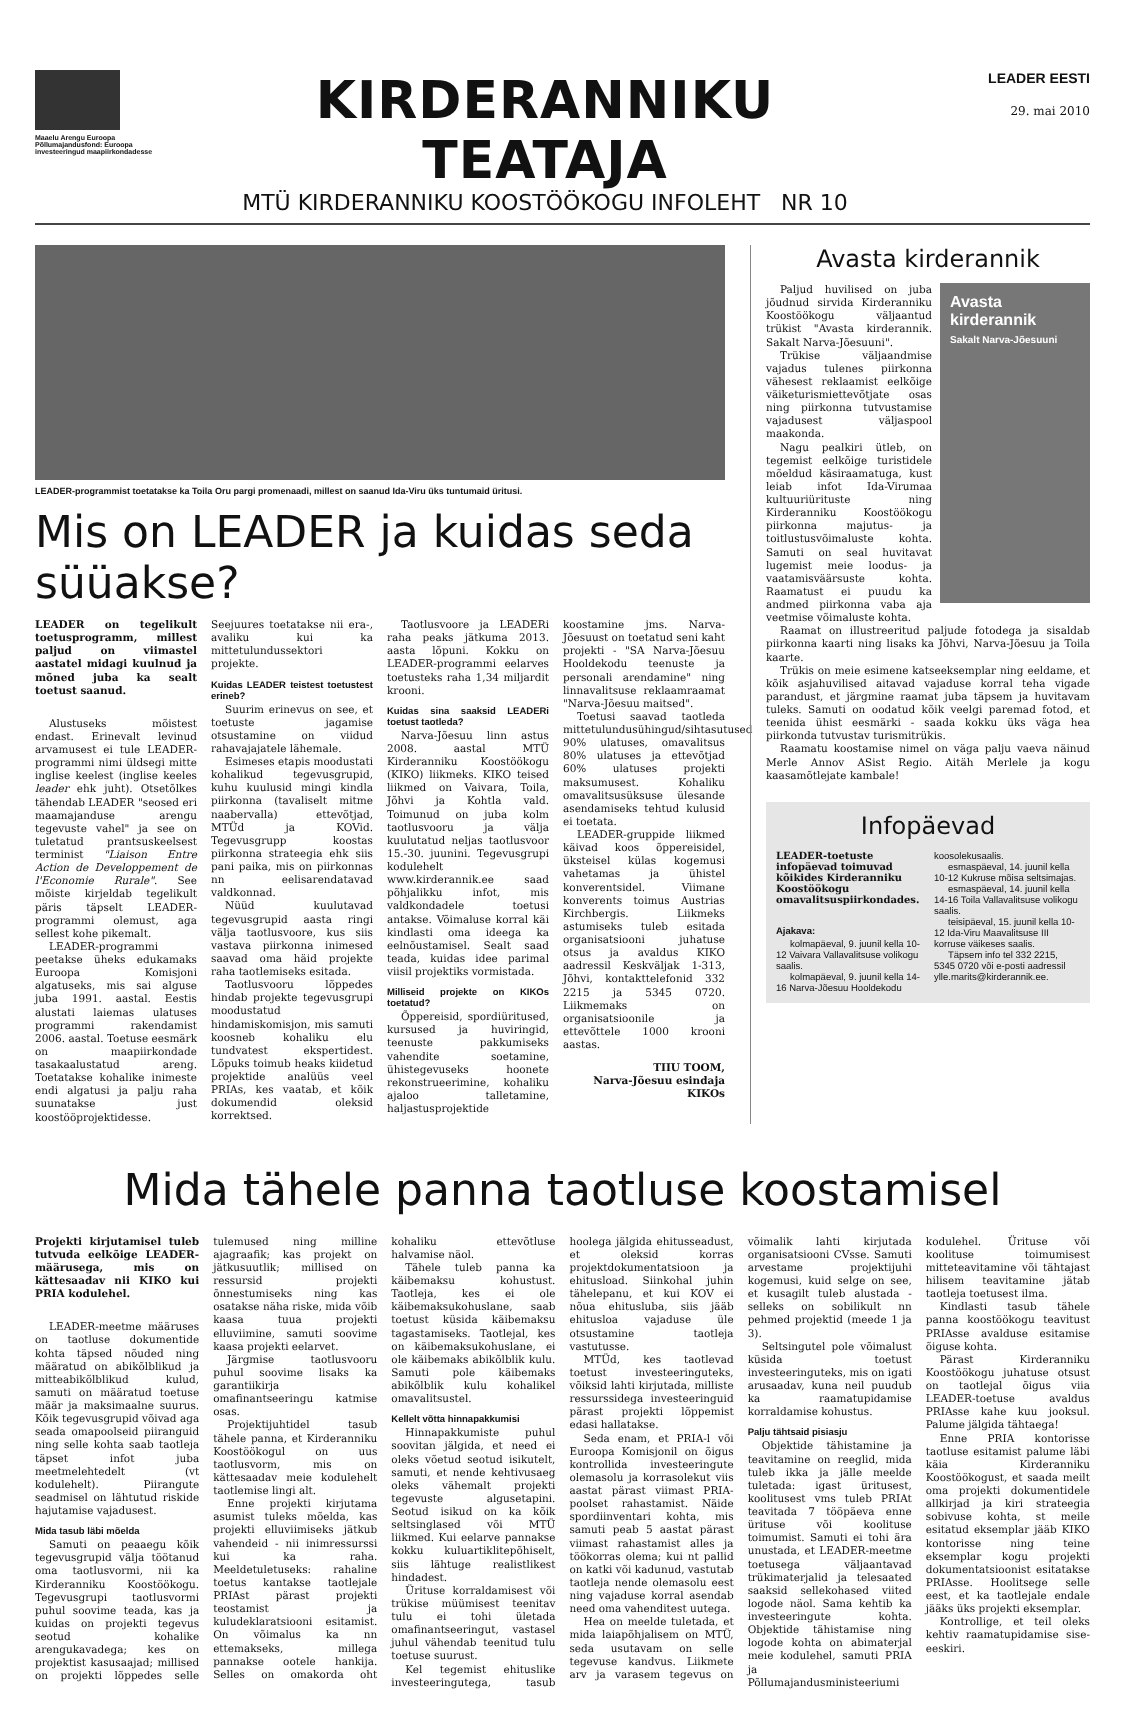Maaelu Arengu Euroopa Põllumajandusfond: Euroopa investeeringud maapiirkondadesse
KIRDERANNIKU TEATAJA
MTÜ KIRDERANNIKU KOOSTÖÖKOGU INFOLEHT NR 10
LEADER EESTI
29. mai 2010
LEADER-programmist toetatakse ka Toila Oru pargi promenaadi, millest on saanud Ida-Viru üks tuntumaid üritusi.
Mis on LEADER ja kuidas seda süüakse?
LEADER on tegelikult toetusprogramm, millest paljud on viimastel aastatel midagi kuulnud ja mõned juba ka sealt toetust saanud.
Alustuseks mõistest endast. Erinevalt levinud arvamusest ei tule LEADER-programmi nimi üldsegi mitte inglise keelest (inglise keeles leader ehk juht). Otsetõlkes tähendab LEADER "seosed eri maamajanduse arengu tegevuste vahel" ja see on tuletatud prantsuskeelsest terminist "Liaison Entre Action de Developpement de l'Economie Rurale". See mõiste kirjeldab tegelikult päris täpselt LEADER-programmi olemust, aga sellest kohe pikemalt.
LEADER-programmi peetakse üheks edukamaks Euroopa Komisjoni algatuseks, mis sai alguse juba 1991. aastal. Eestis alustati laiemas ulatuses programmi rakendamist 2006. aastal. Toetuse eesmärk on maapiirkondade tasakaalustatud areng. Toetatakse kohalike inimeste endi algatusi ja palju raha suunatakse just koostööprojektidesse. Seejuures toetatakse nii era-, avaliku kui ka mittetulundussektori projekte.
Kuidas LEADER teistest toetustest erineb?
Suurim erinevus on see, et toetuste jagamise otsustamine on viidud rahavajajatele lähemale.
Esimeses etapis moodustati kohalikud tegevusgrupid, kuhu kuulusid mingi kindla piirkonna (tavaliselt mitme naabervalla) ettevõtjad, MTÜd ja KOVid. Tegevusgrupp koostas piirkonna strateegia ehk siis pani paika, mis on piirkonnas nn eelisarendatavad valdkonnad.
Nüüd kuulutavad tegevusgrupid aasta ringi välja taotlusvoore, kus siis vastava piirkonna inimesed saavad oma häid projekte raha taotlemiseks esitada.
Taotlusvooru lõppedes hindab projekte tegevusgrupi moodustatud hindamiskomisjon, mis samuti koosneb kohaliku elu tundvatest ekspertidest. Lõpuks toimub heaks kiidetud projektide analüüs veel PRIAs, kes vaatab, et kõik dokumendid oleksid korrektsed.
Taotlusvoore ja LEADERi raha peaks jätkuma 2013. aasta lõpuni. Kokku on LEADER-programmi eelarves toetusteks raha 1,34 miljardit krooni.
Kuidas sina saaksid LEADERi toetust taotleda?
Narva-Jõesuu linn astus 2008. aastal MTÜ Kirderanniku Koostöökogu (KIKO) liikmeks. KIKO teised liikmed on Vaivara, Toila, Jõhvi ja Kohtla vald. Toimunud on juba kolm taotlusvooru ja välja kuulutatud neljas taotlusvoor 15.-30. juunini. Tegevusgrupi kodulehelt www.kirderannik.ee saad põhjalikku infot, mis valdkondadele toetusi antakse. Võimaluse korral käi kindlasti oma ideega ka eelnõustamisel. Sealt saad teada, kuidas idee parimal viisil projektiks vormistada.
Milliseid projekte on KIKOs toetatud?
Õppereisid, spordiüritused, kursused ja huviringid, teenuste pakkumiseks vahendite soetamine, ühistegevuseks hoonete rekonstrueerimine, kohaliku ajaloo talletamine, haljastusprojektide koostamine jms. Narva-Jõesuust on toetatud seni kaht projekti - "SA Narva-Jõesuu Hooldekodu teenuste ja personali arendamine" ning linnavalitsuse reklaamraamat "Narva-Jõesuu maitsed".
Toetusi saavad taotleda mittetulundusühingud/sihtasutused 90% ulatuses, omavalitsus 80% ulatuses ja ettevõtjad 60% ulatuses projekti maksumusest. Kohaliku omavalitsusüksuse ülesande asendamiseks tehtud kulusid ei toetata.
LEADER-gruppide liikmed käivad koos õppereisidel, üksteisel külas kogemusi vahetamas ja ühistel konverentsidel. Viimane konverents toimus Austrias Kirchbergis. Liikmeks astumiseks tuleb esitada organisatsiooni juhatuse otsus ja avaldus KIKO aadressil Keskväljak 1-313, Jõhvi, kontakttelefonid 332 2215 ja 5345 0720. Liikmemaks on organisatsioonile ja ettevõttele 1000 krooni aastas.
TIIU TOOM,
Narva-Jõesuu esindaja KIKOs
Avasta kirderannik
Avasta kirderannik
Sakalt Narva-Jõesuuni
Paljud huvilised on juba jõudnud sirvida Kirderanniku Koostöökogu väljaantud trükist "Avasta kirderannik. Sakalt Narva-Jõesuuni".
Trükise väljaandmise vajadus tulenes piirkonna vähesest reklaamist eelkõige väiketurismiettevõtjate osas ning piirkonna tutvustamise vajadusest väljaspool maakonda.
Nagu pealkiri ütleb, on tegemist eelkõige turistidele mõeldud käsiraamatuga, kust leiab infot Ida-Virumaa kultuuriürituste ning Kirderanniku Koostöökogu piirkonna majutus- ja toitlustusvõimaluste kohta. Samuti on seal huvitavat lugemist meie loodus- ja vaatamisväärsuste kohta. Raamatust ei puudu ka andmed piirkonna vaba aja veetmise võimaluste kohta.
Raamat on illustreeritud paljude fotodega ja sisaldab piirkonna kaarti ning lisaks ka Jõhvi, Narva-Jõesuu ja Toila kaarte.
Trükis on meie esimene katseeksemplar ning eeldame, et kõik asjahuvilised aitavad vajaduse korral teha vigade parandust, et järgmine raamat juba täpsem ja huvitavam tuleks. Samuti on oodatud kõik veelgi paremad fotod, et teenida ühist eesmärki - saada kokku üks väga hea piirkonda tutvustav turismitrükis.
Raamatu koostamise nimel on väga palju vaeva näinud Merle Annov ASist Regio. Aitäh Merlele ja kogu kaasamõtlejate kambale!
Infopäevad
LEADER-toetuste infopäevad toimuvad kõikides Kirderanniku Koostöökogu omavalitsuspiirkondades.
Ajakava:
kolmapäeval, 9. juunil kella 10-12 Vaivara Vallavalitsuse volikogu saalis.
kolmapäeval, 9. juunil kella 14-16 Narva-Jõesuu Hooldekodu koosolekusaalis.
esmaspäeval, 14. juunil kella 10-12 Kukruse mõisa seltsimajas.
esmaspäeval, 14. juunil kella 14-16 Toila Vallavalitsuse volikogu saalis.
teisipäeval, 15. juunil kella 10-12 Ida-Viru Maavalitsuse III korruse väikeses saalis.
Täpsem info tel 332 2215, 5345 0720 või e-posti aadressil ylle.marits@kirderannik.ee.
Mida tähele panna taotluse koostamisel
Projekti kirjutamisel tuleb tutvuda eelkõige LEADER-määrusega, mis on kättesaadav nii KIKO kui PRIA kodulehel.
LEADER-meetme määruses on taotluse dokumentide kohta täpsed nõuded ning määratud on abikõlblikud ja mitteabikõlblikud kulud, samuti on määratud toetuse määr ja maksimaalne suurus. Kõik tegevusgrupid võivad aga seada omapoolseid piiranguid ning selle kohta saab taotleja täpset infot juba meetmelehtedelt (vt kodulehelt). Piirangute seadmisel on lähtutud riskide hajutamise vajadusest.
Mida tasub läbi mõelda
Samuti on peaaegu kõik tegevusgrupid välja töötanud oma taotlusvormi, nii ka Kirderanniku Koostöökogu. Tegevusgrupi taotlusvormi puhul soovime teada, kas ja kuidas on projekti tegevus seotud kohalike arengukavadega; kes on projektist kasusaajad; millised on projekti lõppedes selle tulemused ning milline ajagraafik; kas projekt on jätkusuutlik; millised on ressursid projekti õnnestumiseks ning kas osatakse näha riske, mida võib kaasa tuua projekti elluviimine, samuti soovime kaasa projekti eelarvet.
Järgmise taotlusvooru puhul soovime lisaks ka garantiikirja omafinantseeringu katmise osas.
Projektijuhtidel tasub tähele panna, et Kirderanniku Koostöökogul on uus taotlusvorm, mis on kättesaadav meie kodulehelt taotlemise lingi alt.
Enne projekti kirjutama asumist tuleks mõelda, kas projekti elluviimiseks jätkub vahendeid - nii inimressurssi kui ka raha. Meeldetuletuseks: rahaline toetus kantakse taotlejale PRIAst pärast projekti teostamist ja kuludeklaratsiooni esitamist. On võimalus ka nn ettemakseks, millega pannakse ootele hankija. Selles on omakorda oht kohaliku ettevõtluse halvamise näol.
Tähele tuleb panna ka käibemaksu kohustust. Taotleja, kes ei ole käibemaksukohuslane, saab toetust küsida käibemaksu tagastamiseks. Taotlejal, kes on käibemaksukohuslane, ei ole käibemaks abikõlblik kulu. Samuti pole käibemaks abikõlblik kulu kohalikel omavalitsustel.
Kellelt võtta hinnapakkumisi
Hinnapakkumiste puhul soovitan jälgida, et need ei oleks võetud seotud isikutelt, samuti, et nende kehtivusaeg oleks vähemalt projekti tegevuste algusetapini. Seotud isikud on ka kõik seltsinglased või MTÜ liikmed. Kui eelarve pannakse kokku kuluartiklitepõhiselt, siis lähtuge realistlikest hindadest.
Ürituse korraldamisest või trükise müümisest teenitav tulu ei tohi ületada omafinantseeringut, vastasel juhul vähendab teenitud tulu toetuse suurust.
Kel tegemist ehituslike investeeringutega, tasub hoolega jälgida ehitusseadust, et oleksid korras projektdokumentatsioon ja ehitusload. Siinkohal juhin tähelepanu, et kui KOV ei nõua ehitusluba, siis jääb ehitusloa vajaduse üle otsustamine taotleja vastutusse.
MTÜd, kes taotlevad toetust investeeringuteks, võiksid lahti kirjutada, milliste ressurssidega investeeringuid pärast projekti lõppemist edasi hallatakse.
Seda enam, et PRIA-l või Euroopa Komisjonil on õigus kontrollida investeeringute olemasolu ja korrasolekut viis aastat pärast viimast PRIA-poolset rahastamist. Näide spordiinventari kohta, mis samuti peab 5 aastat pärast viimast rahastamist alles ja töökorras olema; kui nt pallid on katki või kadunud, vastutab taotleja nende olemasolu eest ning vajaduse korral asendab need oma vahenditest uutega.
Hea on meelde tuletada, et mida laiapõhjalisem on MTÜ, seda usutavam on selle tegevuse kandvus. Liikmete arv ja varasem tegevus on võimalik lahti kirjutada organisatsiooni CVsse. Samuti arvestame projektijuhi kogemusi, kuid selge on see, et kusagilt tuleb alustada - selleks on sobilikult nn pehmed projektid (meede 1 ja 3).
Seltsingutel pole võimalust küsida toetust investeeringuteks, mis on igati arusaadav, kuna neil puudub ka raamatupidamise korraldamise kohustus.
Palju tähtsaid pisiasju
Objektide tähistamine ja teavitamine on reeglid, mida tuleb ikka ja jälle meelde tuletada: igast üritusest, koolitusest vms tuleb PRIAt teavitada 7 tööpäeva enne ürituse või koolituse toimumist. Samuti ei tohi ära unustada, et LEADER-meetme toetusega väljaantavad trükimaterjalid ja telesaated saaksid sellekohased viited logode näol. Sama kehtib ka investeeringute kohta. Objektide tähistamise ning logode kohta on abimaterjal meie kodulehel, samuti PRIA ja Põllumajandusministeeriumi kodulehel. Ürituse või koolituse toimumisest mitteteavitamine või tähtajast hilisem teavitamine jätab taotleja toetusest ilma.
Kindlasti tasub tähele panna koostöökogu teavitust PRIAsse avalduse esitamise õiguse kohta.
Pärast Kirderanniku Koostöökogu juhatuse otsust on taotlejal õigus viia LEADER-toetuse avaldus PRIAsse kahe kuu jooksul. Palume jälgida tähtaega!
Enne PRIA kontorisse taotluse esitamist palume läbi käia Kirderanniku Koostöökogust, et saada meilt oma projekti dokumentidele allkirjad ja kiri strateegia sobivuse kohta, st meile esitatud eksemplar jääb KIKO kontorisse ning teine eksemplar kogu projekti dokumentatsioonist esitatakse PRIAsse. Hoolitsege selle eest, et ka taotlejale endale jääks üks projekti eksemplar.
Kontrollige, et teil oleks kehtiv raamatupidamise sise-eeskiri.